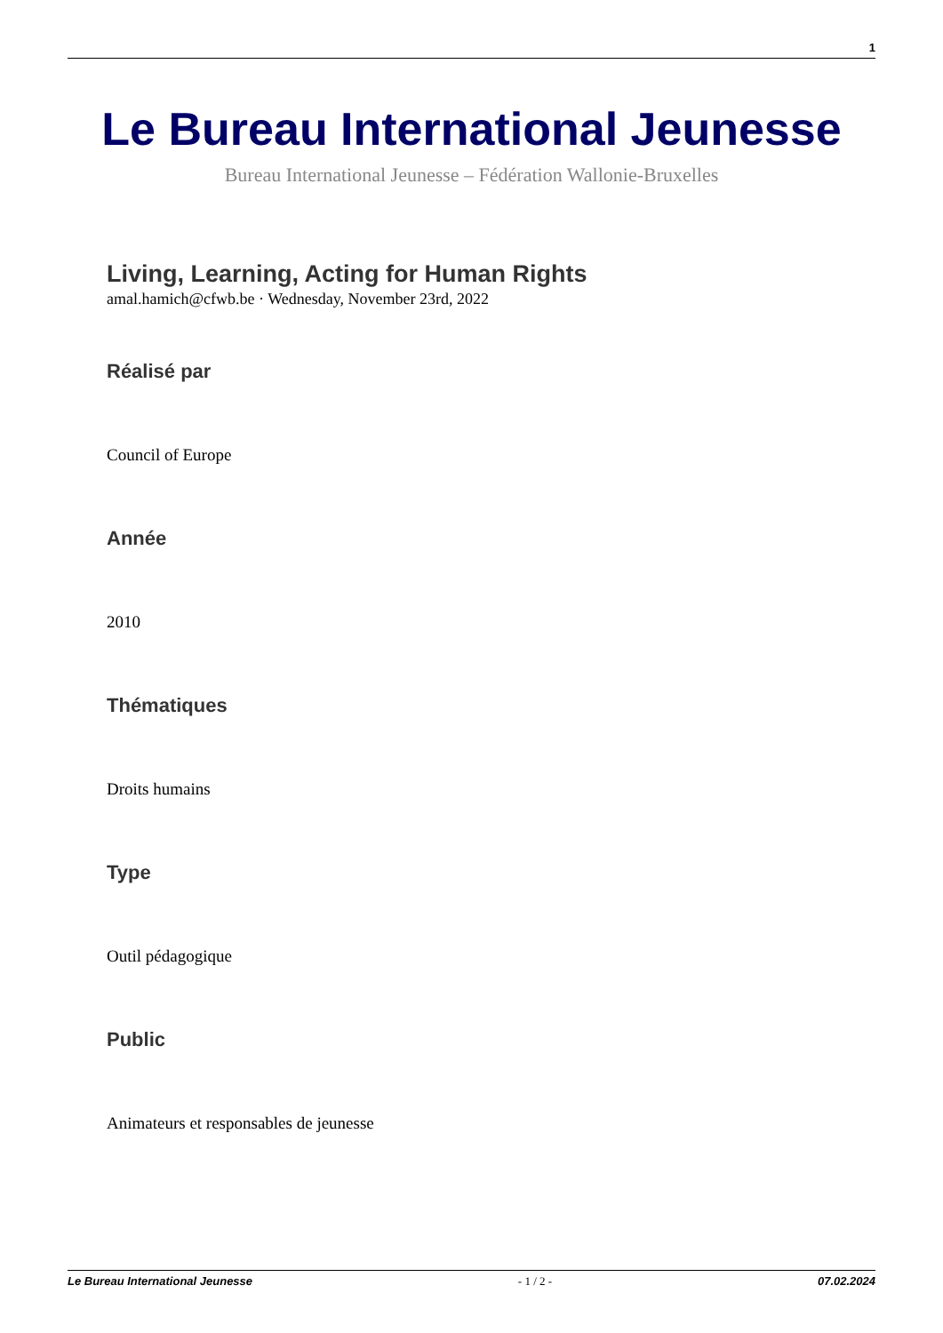1
Le Bureau International Jeunesse
Bureau International Jeunesse – Fédération Wallonie-Bruxelles
Living, Learning, Acting for Human Rights
amal.hamich@cfwb.be · Wednesday, November 23rd, 2022
Réalisé par
Council of Europe
Année
2010
Thématiques
Droits humains
Type
Outil pédagogique
Public
Animateurs et responsables de jeunesse
Le Bureau International Jeunesse - 1 / 2 - 07.02.2024